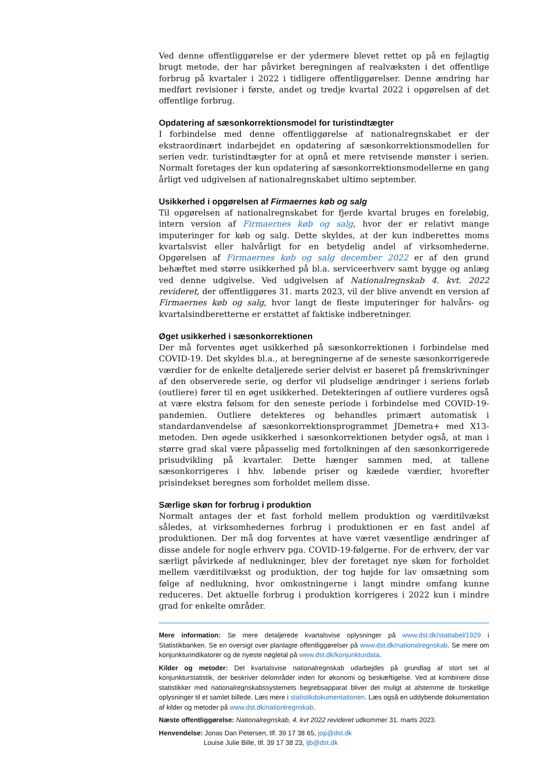Ved denne offentliggørelse er der ydermere blevet rettet op på en fejlagtig brugt metode, der har påvirket beregningen af realvæksten i det offentlige forbrug på kvartaler i 2022 i tidligere offentliggørelser. Denne ændring har medført revisioner i første, andet og tredje kvartal 2022 i opgørelsen af det offentlige forbrug.
Opdatering af sæsonkorrektionsmodel for turistindtægter
I forbindelse med denne offentliggørelse af nationalregnskabet er der ekstraordinært indarbejdet en opdatering af sæsonkorrektionsmodellen for serien vedr. turistindtægter for at opnå et mere retvisende mønster i serien. Normalt foretages der kun opdatering af sæsonkorrektionsmodellerne en gang årligt ved udgivelsen af nationalregnskabet ultimo september.
Usikkerhed i opgørelsen af Firmaernes køb og salg
Til opgørelsen af nationalregnskabet for fjerde kvartal bruges en foreløbig, intern version af Firmaernes køb og salg, hvor der er relativt mange imputeringer for køb og salg. Dette skyldes, at der kun indberettes moms kvartalsvist eller halvårligt for en betydelig andel af virksomhederne. Opgørelsen af Firmaernes køb og salg december 2022 er af den grund behæftet med større usikkerhed på bl.a. serviceerhverv samt bygge og anlæg ved denne udgivelse. Ved udgivelsen af Nationalregnskab 4. kvt. 2022 revideret, der offentliggøres 31. marts 2023, vil der blive anvendt en version af Firmaernes køb og salg, hvor langt de fleste imputeringer for halvårs- og kvartalsindberetterne er erstattet af faktiske indberetninger.
Øget usikkerhed i sæsonkorrektionen
Der må forventes øget usikkerhed på sæsonkorrektionen i forbindelse med COVID-19. Det skyldes bl.a., at beregningerne af de seneste sæsonkorrigerede værdier for de enkelte detaljerede serier delvist er baseret på fremskrivninger af den observerede serie, og derfor vil pludselige ændringer i seriens forløb (outliere) fører til en øget usikkerhed. Detekteringen af outliere vurderes også at være ekstra følsom for den seneste periode i forbindelse med COVID-19-pandemien. Outliere detekteres og behandles primært automatisk i standardanvendelse af sæsonkorrektionsprogrammet JDemetra+ med X13-metoden. Den øgede usikkerhed i sæsonkorrektionen betyder også, at man i større grad skal være påpasselig med fortolkningen af den sæsonkorrigerede prisudvikling på kvartaler. Dette hænger sammen med, at tallene sæsonkorrigeres i hhv. løbende priser og kædede værdier, hvorefter prisindekset beregnes som forholdet mellem disse.
Særlige skøn for forbrug i produktion
Normalt antages der et fast forhold mellem produktion og værditilvækst således, at virksomhedernes forbrug i produktionen er en fast andel af produktionen. Der må dog forventes at have været væsentlige ændringer af disse andele for nogle erhverv pga. COVID-19-følgerne. For de erhverv, der var særligt påvirkede af nedlukninger, blev der foretaget nye skøn for forholdet mellem værditilvækst og produktion, der tog højde for lav omsætning som følge af nedlukning, hvor omkostningerne i langt mindre omfang kunne reduceres. Det aktuelle forbrug i produktion korrigeres i 2022 kun i mindre grad for enkelte områder.
Mere information: Se mere detaljerede kvartalsvise oplysninger på www.dst.dk/stattabel/1929 i Statistikbanken. Se en oversigt over planlagte offentliggørelser på www.dst.dk/nationalregnskab. Se mere om konjunkturindikatorer og de nyeste nøgletal på www.dst.dk/konjunkturdata.
Kilder og metoder: Det kvartalsvise nationalregnskab udarbejdes på grundlag af stort set al konjunkturstatistik, der beskriver delområder inden for økonomi og beskæftigelse. Ved at kombinere disse statistikker med nationalregnskabssystemets begrebsapparat bliver det muligt at afstemme de forskellige oplysninger til et samlet billede. Læs mere i statistikdokumentationen. Læs også en uddybende dokumentation af kilder og metoder på www.dst.dk/nationlregnskab.
Næste offentliggørelse: Nationalregnskab, 4. kvt 2022 revideret udkommer 31. marts 2023.
Henvendelse: Jonas Dan Petersen, tlf. 39 17 38 65, jop@dst.dk
Louise Julie Bille, tlf. 39 17 38 23, ljb@dst.dk